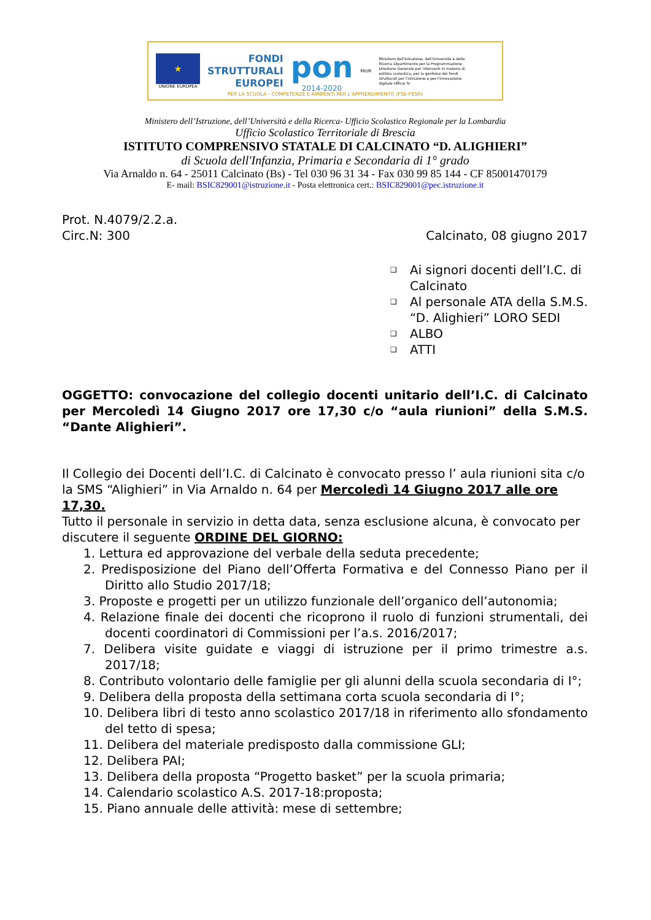★
UNIONE EUROPEA
FONDI
STRUTTURALI
EUROPEI
pon
2014-2020
MIUR
Ministero dell'Istruzione, dell'Università e della Ricerca Dipartimento per la Programmazione Direzione Generale per interventi in materia di edilizia scolastica, per la gestione dei fondi strutturali per l'istruzione e per l'innovazione digitale Ufficio IV
PER LA SCUOLA - COMPETENZE E AMBIENTI PER L'APPRENDIMENTO (FSE-FESR)
Ministero dell’Istruzione, dell’Università e della Ricerca- Ufficio Scolastico Regionale per la Lombardia
Ufficio Scolastico Territoriale di Brescia
ISTITUTO COMPRENSIVO STATALE DI CALCINATO “D. ALIGHIERI”
di Scuola dell'Infanzia, Primaria e Secondaria di 1° grado
Via Arnaldo n. 64 - 25011 Calcinato (Bs) - Tel 030 96 31 34 - Fax 030 99 85 144 - CF 85001470179
E- mail: BSIC829001@istruzione.it - Posta elettronica cert.: BSIC829001@pec.istruzione.it
Prot. N.4079/2.2.a.
Circ.N: 300 Calcinato, 08 giugno 2017
❑ Ai signori docenti dell’I.C. di Calcinato
❑ Al personale ATA della S.M.S. “D. Alighieri” LORO SEDI
❑ ALBO
❑ ATTI
OGGETTO: convocazione del collegio docenti unitario dell’I.C. di Calcinato per Mercoledì 14 Giugno 2017 ore 17,30 c/o “aula riunioni” della S.M.S. “Dante Alighieri”.
Il Collegio dei Docenti dell’I.C. di Calcinato è convocato presso l’ aula riunioni sita c/o la SMS “Alighieri” in Via Arnaldo n. 64 per Mercoledì 14 Giugno 2017 alle ore 17,30.
Tutto il personale in servizio in detta data, senza esclusione alcuna, è convocato per discutere il seguente ORDINE DEL GIORNO:
1. Lettura ed approvazione del verbale della seduta precedente;
2. Predisposizione del Piano dell’Offerta Formativa e del Connesso Piano per il Diritto allo Studio 2017/18;
3. Proposte e progetti per un utilizzo funzionale dell’organico dell’autonomia;
4. Relazione finale dei docenti che ricoprono il ruolo di funzioni strumentali, dei docenti coordinatori di Commissioni per l’a.s. 2016/2017;
7. Delibera visite guidate e viaggi di istruzione per il primo trimestre a.s. 2017/18;
8. Contributo volontario delle famiglie per gli alunni della scuola secondaria di I°;
9. Delibera della proposta della settimana corta scuola secondaria di I°;
10. Delibera libri di testo anno scolastico 2017/18 in riferimento allo sfondamento del tetto di spesa;
11. Delibera del materiale predisposto dalla commissione GLI;
12. Delibera PAI;
13. Delibera della proposta “Progetto basket” per la scuola primaria;
14. Calendario scolastico A.S. 2017-18:proposta;
15. Piano annuale delle attività: mese di settembre;